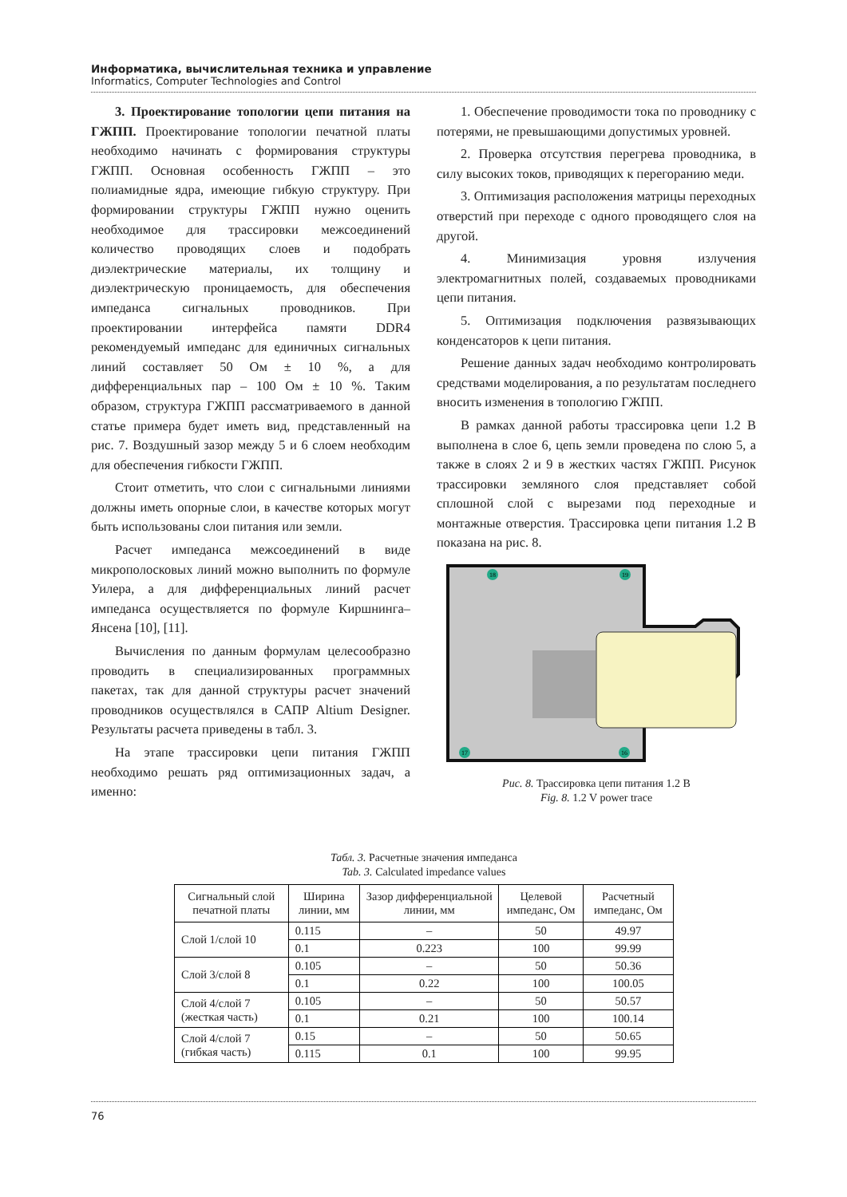Информатика, вычислительная техника и управление
Informatics, Computer Technologies and Control
3. Проектирование топологии цепи питания на ГЖПП. Проектирование топологии печатной платы необходимо начинать с формирования структуры ГЖПП. Основная особенность ГЖПП – это полиамидные ядра, имеющие гибкую структуру. При формировании структуры ГЖПП нужно оценить необходимое для трассировки межсоединений количество проводящих слоев и подобрать диэлектрические материалы, их толщину и диэлектрическую проницаемость, для обеспечения импеданса сигнальных проводников. При проектировании интерфейса памяти DDR4 рекомендуемый импеданс для единичных сигнальных линий составляет 50 Ом ± 10 %, а для дифференциальных пар – 100 Ом ± 10 %. Таким образом, структура ГЖПП рассматриваемого в данной статье примера будет иметь вид, представленный на рис. 7. Воздушный зазор между 5 и 6 слоем необходим для обеспечения гибкости ГЖПП.
Стоит отметить, что слои с сигнальными линиями должны иметь опорные слои, в качестве которых могут быть использованы слои питания или земли.
Расчет импеданса межсоединений в виде микрополосковых линий можно выполнить по формуле Уилера, а для дифференциальных линий расчет импеданса осуществляется по формуле Киршнинга–Янсена [10], [11].
Вычисления по данным формулам целесообразно проводить в специализированных программных пакетах, так для данной структуры расчет значений проводников осуществлялся в САПР Altium Designer. Результаты расчета приведены в табл. 3.
На этапе трассировки цепи питания ГЖПП необходимо решать ряд оптимизационных задач, а именно:
1. Обеспечение проводимости тока по проводнику с потерями, не превышающими допустимых уровней.
2. Проверка отсутствия перегрева проводника, в силу высоких токов, приводящих к перегоранию меди.
3. Оптимизация расположения матрицы переходных отверстий при переходе с одного проводящего слоя на другой.
4. Минимизация уровня излучения электромагнитных полей, создаваемых проводниками цепи питания.
5. Оптимизация подключения развязывающих конденсаторов к цепи питания.
Решение данных задач необходимо контролировать средствами моделирования, а по результатам последнего вносить изменения в топологию ГЖПП.
В рамках данной работы трассировка цепи 1.2 В выполнена в слое 6, цепь земли проведена по слою 5, а также в слоях 2 и 9 в жестких частях ГЖПП. Рисунок трассировки земляного слоя представляет собой сплошной слой с вырезами под переходные и монтажные отверстия. Трассировка цепи питания 1.2 В показана на рис. 8.
18
19
17
16
Рис. 8. Трассировка цепи питания 1.2 В
Fig. 8. 1.2 V power trace
Табл. 3. Расчетные значения импеданса
Tab. 3. Calculated impedance values
| Сигнальный слой печатной платы | Ширина линии, мм | Зазор дифференциальной линии, мм | Целевой импеданс, Ом | Расчетный импеданс, Ом |
| --- | --- | --- | --- | --- |
| Слой 1/слой 10 | 0.115 | – | 50 | 49.97 |
| | 0.1 | 0.223 | 100 | 99.99 |
| Слой 3/слой 8 | 0.105 | – | 50 | 50.36 |
| | 0.1 | 0.22 | 100 | 100.05 |
| Слой 4/слой 7 (жесткая часть) | 0.105 | – | 50 | 50.57 |
| | 0.1 | 0.21 | 100 | 100.14 |
| Слой 4/слой 7 (гибкая часть) | 0.15 | – | 50 | 50.65 |
| | 0.115 | 0.1 | 100 | 99.95 |
76